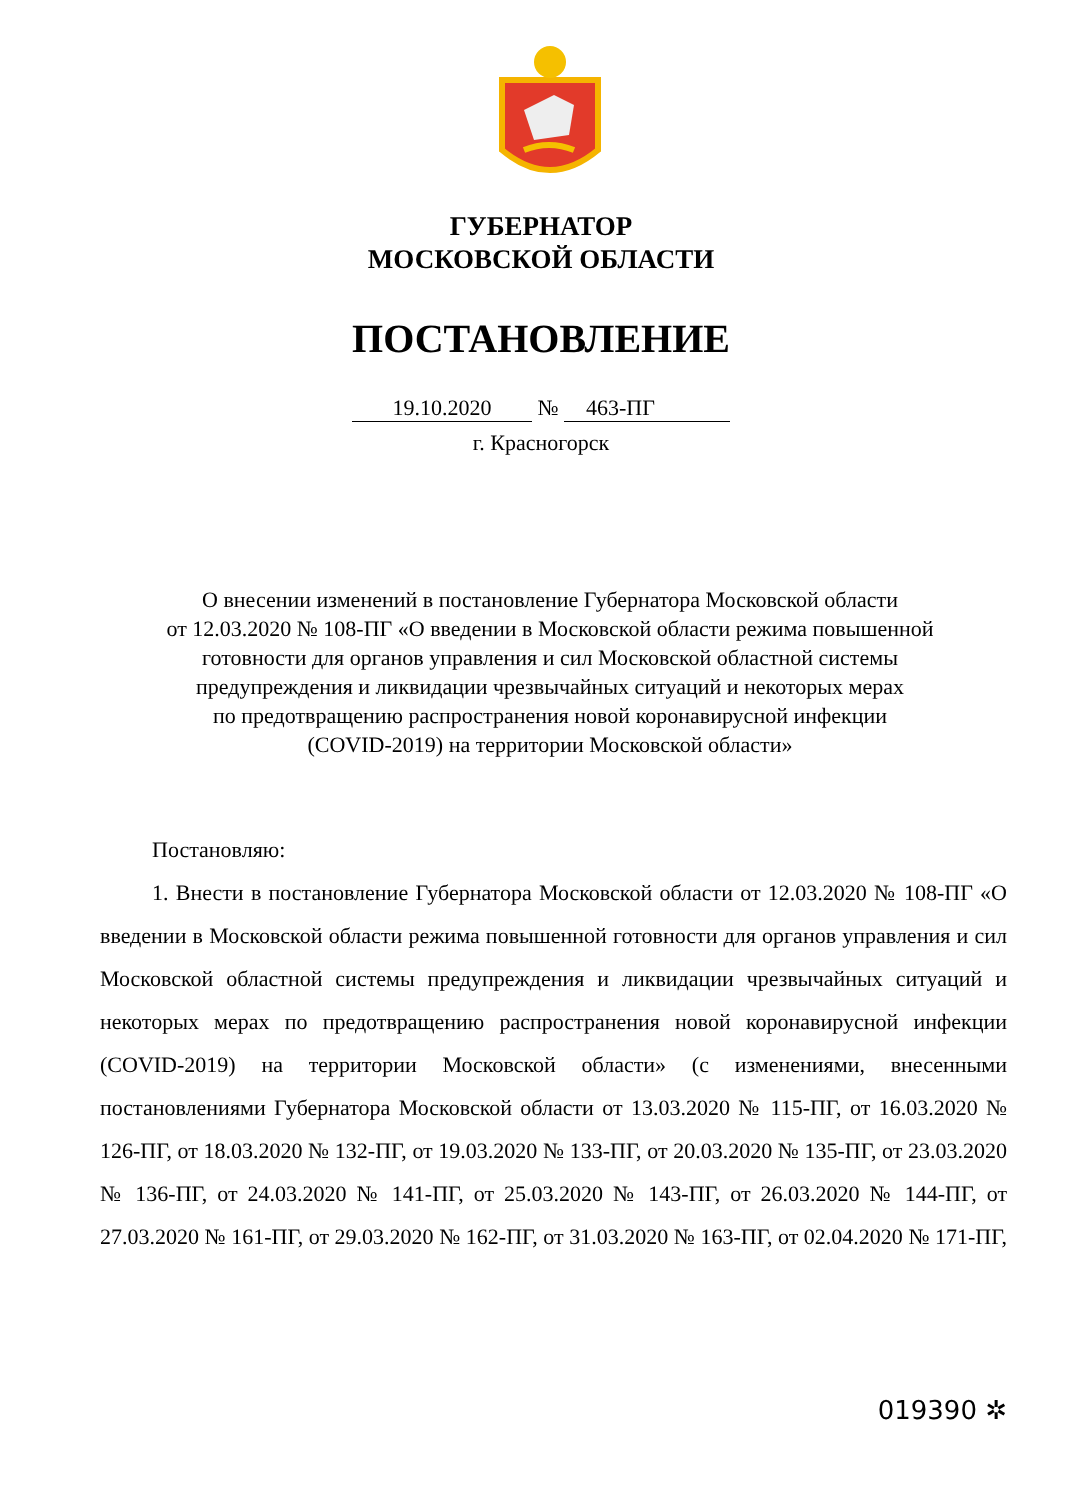ГУБЕРНАТОР
МОСКОВСКОЙ ОБЛАСТИ
ПОСТАНОВЛЕНИЕ
19.10.2020 № 463-ПГ
г. Красногорск
О внесении изменений в постановление Губернатора Московской области
от 12.03.2020 № 108-ПГ «О введении в Московской области режима повышенной
готовности для органов управления и сил Московской областной системы
предупреждения и ликвидации чрезвычайных ситуаций и некоторых мерах
по предотвращению распространения новой коронавирусной инфекции
(COVID-2019) на территории Московской области»
Постановляю:
1. Внести в постановление Губернатора Московской области от 12.03.2020 № 108-ПГ «О введении в Московской области режима повышенной готовности для органов управления и сил Московской областной системы предупреждения и ликвидации чрезвычайных ситуаций и некоторых мерах по предотвращению распространения новой коронавирусной инфекции (COVID-2019) на территории Московской области» (с изменениями, внесенными постановлениями Губернатора Московской области от 13.03.2020 № 115-ПГ, от 16.03.2020 № 126-ПГ, от 18.03.2020 № 132-ПГ, от 19.03.2020 № 133-ПГ, от 20.03.2020 № 135-ПГ, от 23.03.2020 № 136-ПГ, от 24.03.2020 № 141-ПГ, от 25.03.2020 № 143-ПГ, от 26.03.2020 № 144-ПГ, от 27.03.2020 № 161-ПГ, от 29.03.2020 № 162-ПГ, от 31.03.2020 № 163-ПГ, от 02.04.2020 № 171-ПГ,
019390 ✲